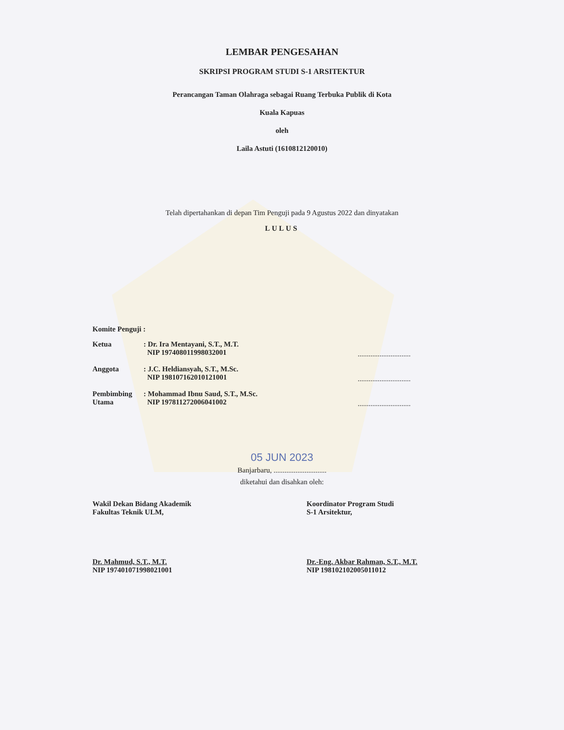LEMBAR PENGESAHAN
SKRIPSI PROGRAM STUDI S-1 ARSITEKTUR
Perancangan Taman Olahraga sebagai Ruang Terbuka Publik di Kota
Kuala Kapuas
oleh
Laila Astuti (1610812120010)
Telah dipertahankan di depan Tim Penguji pada 9 Agustus 2022 dan dinyatakan
LULUS
Komite Penguji :
Ketua : Dr. Ira Mentayani, S.T., M.T.
NIP 197408011998032001
.............................
Anggota : J.C. Heldiansyah, S.T., M.Sc.
NIP 198107162010121001
.............................
Pembimbing
Utama
: Mohammad Ibnu Saud, S.T., M.Sc.
NIP 197811272006041002
.............................
05 JUN 2023
Banjarbaru, .............................
diketahui dan disahkan oleh:
Wakil Dekan Bidang Akademik
Fakultas Teknik ULM,
Dr. Mahmud, S.T., M.T.
NIP 197401071998021001
Koordinator Program Studi
S-1 Arsitektur,
Dr.-Eng. Akbar Rahman, S.T., M.T.
NIP 198102102005011012